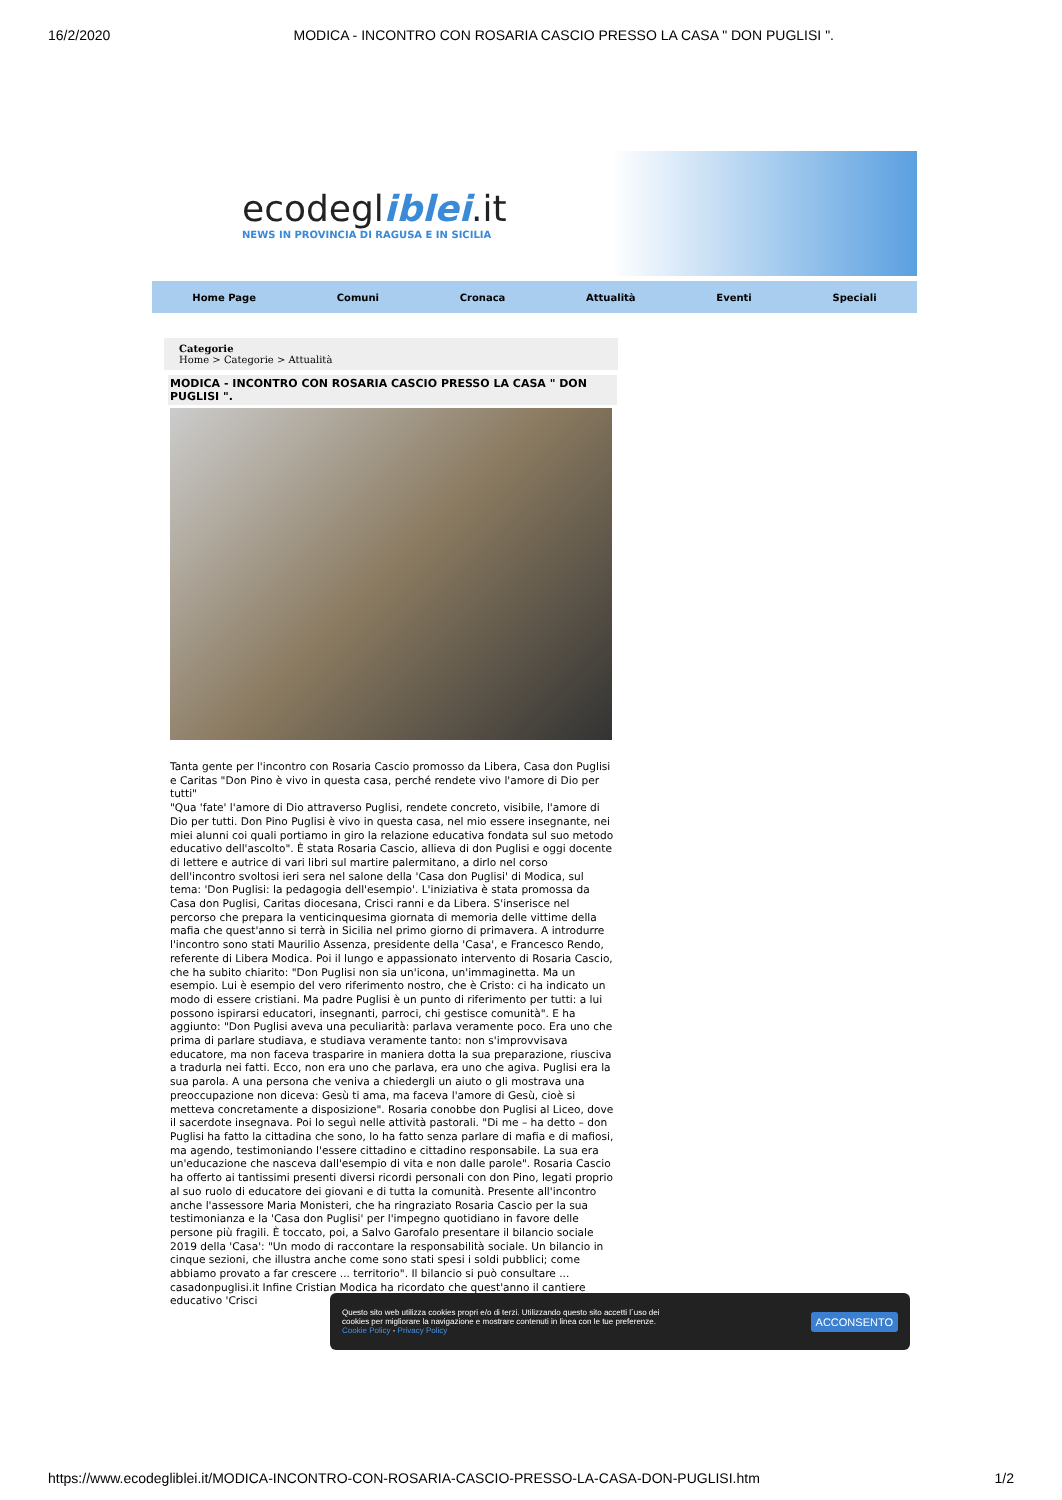16/2/2020 MODICA - INCONTRO CON ROSARIA CASCIO PRESSO LA CASA " DON PUGLISI ".
ecodegliblei.it
NEWS IN PROVINCIA DI RAGUSA E IN SICILIA
Home Page Comuni Cronaca Attualità Eventi Speciali
Categorie
Home > Categorie > Attualità
MODICA - INCONTRO CON ROSARIA CASCIO PRESSO LA CASA " DON PUGLISI ".
Tanta gente per l'incontro con Rosaria Cascio promosso da Libera, Casa don Puglisi e Caritas "Don Pino è vivo in questa casa, perché rendete vivo l'amore di Dio per tutti"
"Qua 'fate' l'amore di Dio attraverso Puglisi, rendete concreto, visibile, l'amore di Dio per tutti. Don Pino Puglisi è vivo in questa casa, nel mio essere insegnante, nei miei alunni coi quali portiamo in giro la relazione educativa fondata sul suo metodo educativo dell'ascolto". È stata Rosaria Cascio, allieva di don Puglisi e oggi docente di lettere e autrice di vari libri sul martire palermitano, a dirlo nel corso dell'incontro svoltosi ieri sera nel salone della 'Casa don Puglisi' di Modica, sul tema: 'Don Puglisi: la pedagogia dell'esempio'. L'iniziativa è stata promossa da Casa don Puglisi, Caritas diocesana, Crisci ranni e da Libera. S'inserisce nel percorso che prepara la venticinquesima giornata di memoria delle vittime della mafia che quest'anno si terrà in Sicilia nel primo giorno di primavera. A introdurre l'incontro sono stati Maurilio Assenza, presidente della 'Casa', e Francesco Rendo, referente di Libera Modica. Poi il lungo e appassionato intervento di Rosaria Cascio, che ha subito chiarito: "Don Puglisi non sia un'icona, un'immaginetta. Ma un esempio. Lui è esempio del vero riferimento nostro, che è Cristo: ci ha indicato un modo di essere cristiani. Ma padre Puglisi è un punto di riferimento per tutti: a lui possono ispirarsi educatori, insegnanti, parroci, chi gestisce comunità". E ha aggiunto: "Don Puglisi aveva una peculiarità: parlava veramente poco. Era uno che prima di parlare studiava, e studiava veramente tanto: non s'improvvisava educatore, ma non faceva trasparire in maniera dotta la sua preparazione, riusciva a tradurla nei fatti. Ecco, non era uno che parlava, era uno che agiva. Puglisi era la sua parola. A una persona che veniva a chiedergli un aiuto o gli mostrava una preoccupazione non diceva: Gesù ti ama, ma faceva l'amore di Gesù, cioè si metteva concretamente a disposizione". Rosaria conobbe don Puglisi al Liceo, dove il sacerdote insegnava. Poi lo seguì nelle attività pastorali. "Di me – ha detto – don Puglisi ha fatto la cittadina che sono, lo ha fatto senza parlare di mafia e di mafiosi, ma agendo, testimoniando l'essere cittadino e cittadino responsabile. La sua era un'educazione che nasceva dall'esempio di vita e non dalle parole". Rosaria Cascio ha offerto ai tantissimi presenti diversi ricordi personali con don Pino, legati proprio al suo ruolo di educatore dei giovani e di tutta la comunità. Presente all'incontro anche l'assessore Maria Monisteri, che ha ringraziato Rosaria Cascio per la sua testimonianza e la 'Casa don Puglisi' per l'impegno quotidiano in favore delle persone più fragili. È toccato, poi, a Salvo Garofalo presentare il bilancio sociale 2019 della 'Casa': "Un modo di raccontare la responsabilità sociale. Un bilancio in cinque sezioni, che illustra anche come sono stati spesi i soldi pubblici; come abbiamo provato a far crescere ... territorio". Il bilancio si può consultare ... casadonpuglisi.it Infine Cristian Modica ha ricordato che quest'anno il cantiere educativo 'Crisci
Questo sito web utilizza cookies propri e/o di terzi. Utilizzando questo sito accetti l´uso dei
cookies per migliorare la navigazione e mostrare contenuti in linea con le tue preferenze.
Cookie Policy - Privacy Policy
ACCONSENTO
https://www.ecodegliblei.it/MODICA-INCONTRO-CON-ROSARIA-CASCIO-PRESSO-LA-CASA-DON-PUGLISI.htm 1/2